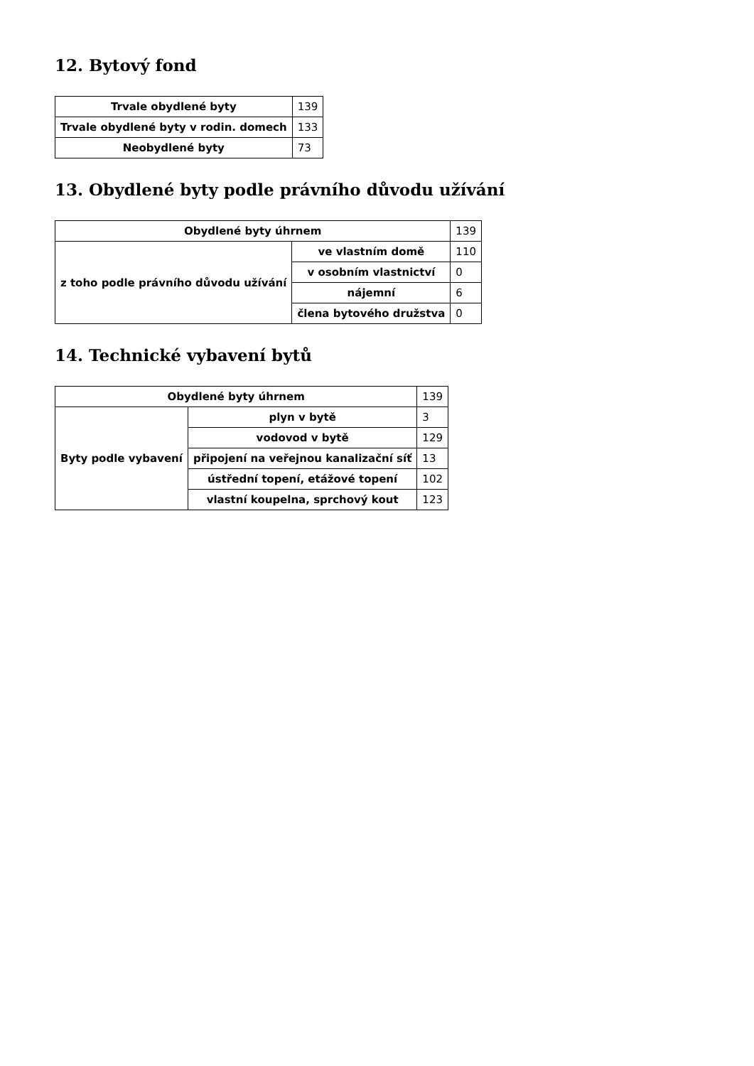12. Bytový fond
| Trvale obydlené byty | 139 |
| Trvale obydlené byty v rodin. domech | 133 |
| Neobydlené byty | 73 |
13. Obydlené byty podle právního důvodu užívání
| Obydlené byty úhrnem | | 139 |
| z toho podle právního důvodu užívání | ve vlastním domě | 110 |
| | v osobním vlastnictví | 0 |
| | nájemní | 6 |
| | člena bytového družstva | 0 |
14. Technické vybavení bytů
| Obydlené byty úhrnem | | 139 |
| Byty podle vybavení | plyn v bytě | 3 |
| | vodovod v bytě | 129 |
| | připojení na veřejnou kanalizační síť | 13 |
| | ústřední topení, etážové topení | 102 |
| | vlastní koupelna, sprchový kout | 123 |